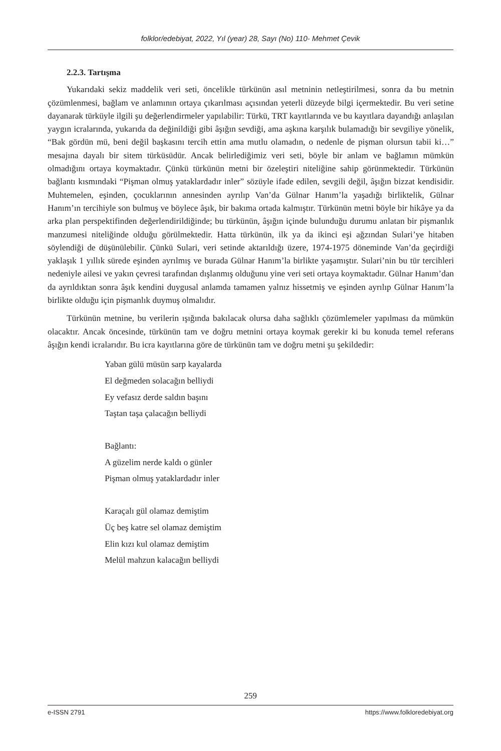folklor/edebiyat, 2022, Yıl (year) 28, Sayı (No) 110- Mehmet Çevik
2.2.3. Tartışma
Yukarıdaki sekiz maddelik veri seti, öncelikle türkünün asıl metninin netleştirilmesi, sonra da bu metnin çözümlenmesi, bağlam ve anlamının ortaya çıkarılması açısından yeterli düzeyde bilgi içermektedir. Bu veri setine dayanarak türküyle ilgili şu değerlendirmeler yapılabilir: Türkü, TRT kayıtlarında ve bu kayıtlara dayandığı anlaşılan yaygın icralarında, yukarıda da değinildiği gibi âşığın sevdiği, ama aşkına karşılık bulamadığı bir sevgiliye yönelik, “Bak gördün mü, beni değil başkasını tercih ettin ama mutlu olamadın, o nedenle de pişman olursun tabii ki…” mesajına dayalı bir sitem türküsüdür. Ancak belirlediğimiz veri seti, böyle bir anlam ve bağlamın mümkün olmadığını ortaya koymaktadır. Çünkü türkünün metni bir özeleştiri niteliğine sahip görünmektedir. Türkünün bağlantı kısmındaki “Pişman olmuş yataklardadır inler” sözüyle ifade edilen, sevgili değil, âşığın bizzat kendisidir. Muhtemelen, eşinden, çocuklarının annesinden ayrılıp Van’da Gülnar Hanım’la yaşadığı birliktelik, Gülnar Hanım’ın tercihiyle son bulmuş ve böylece âşık, bir bakıma ortada kalmıştır. Türkünün metni böyle bir hikâye ya da arka plan perspektifinden değerlendirildiğinde; bu türkünün, âşığın içinde bulunduğu durumu anlatan bir pişmanlık manzumesi niteliğinde olduğu görülmektedir. Hatta türkünün, ilk ya da ikinci eşi ağzından Sulari’ye hitaben söylendiği de düşünülebilir. Çünkü Sulari, veri setinde aktarıldığı üzere, 1974-1975 döneminde Van’da geçirdiği yaklaşık 1 yıllık sürede eşinden ayrılmış ve burada Gülnar Hanım’la birlikte yaşamıştır. Sulari’nin bu tür tercihleri nedeniyle ailesi ve yakın çevresi tarafından dışlanmış olduğunu yine veri seti ortaya koymaktadır. Gülnar Hanım’dan da ayrıldıktan sonra âşık kendini duygusal anlamda tamamen yalnız hissetmiş ve eşinden ayrılıp Gülnar Hanım’la birlikte olduğu için pişmanlık duymuş olmalıdır.
Türkünün metnine, bu verilerin ışığında bakılacak olursa daha sağlıklı çözümlemeler yapılması da mümkün olacaktır. Ancak öncesinde, türkünün tam ve doğru metnini ortaya koymak gerekir ki bu konuda temel referans âşığın kendi icralarıdır. Bu icra kayıtlarına göre de türkünün tam ve doğru metni şu şekildedir:
Yaban gülü müsün sarp kayalarda
El değmeden solacağın belliydi
Ey vefasız derde saldın başını
Taştan taşa çalacağın belliydi
Bağlantı:
A güzelim nerde kaldı o günler
Pişman olmuş yataklardadır inler
Karaçalı gül olamaz demiştim
Üç beş katre sel olamaz demiştim
Elin kızı kul olamaz demiştim
Melül mahzun kalacağın belliydi
259
e-ISSN 2791 https://www.folkloredebiyat.org